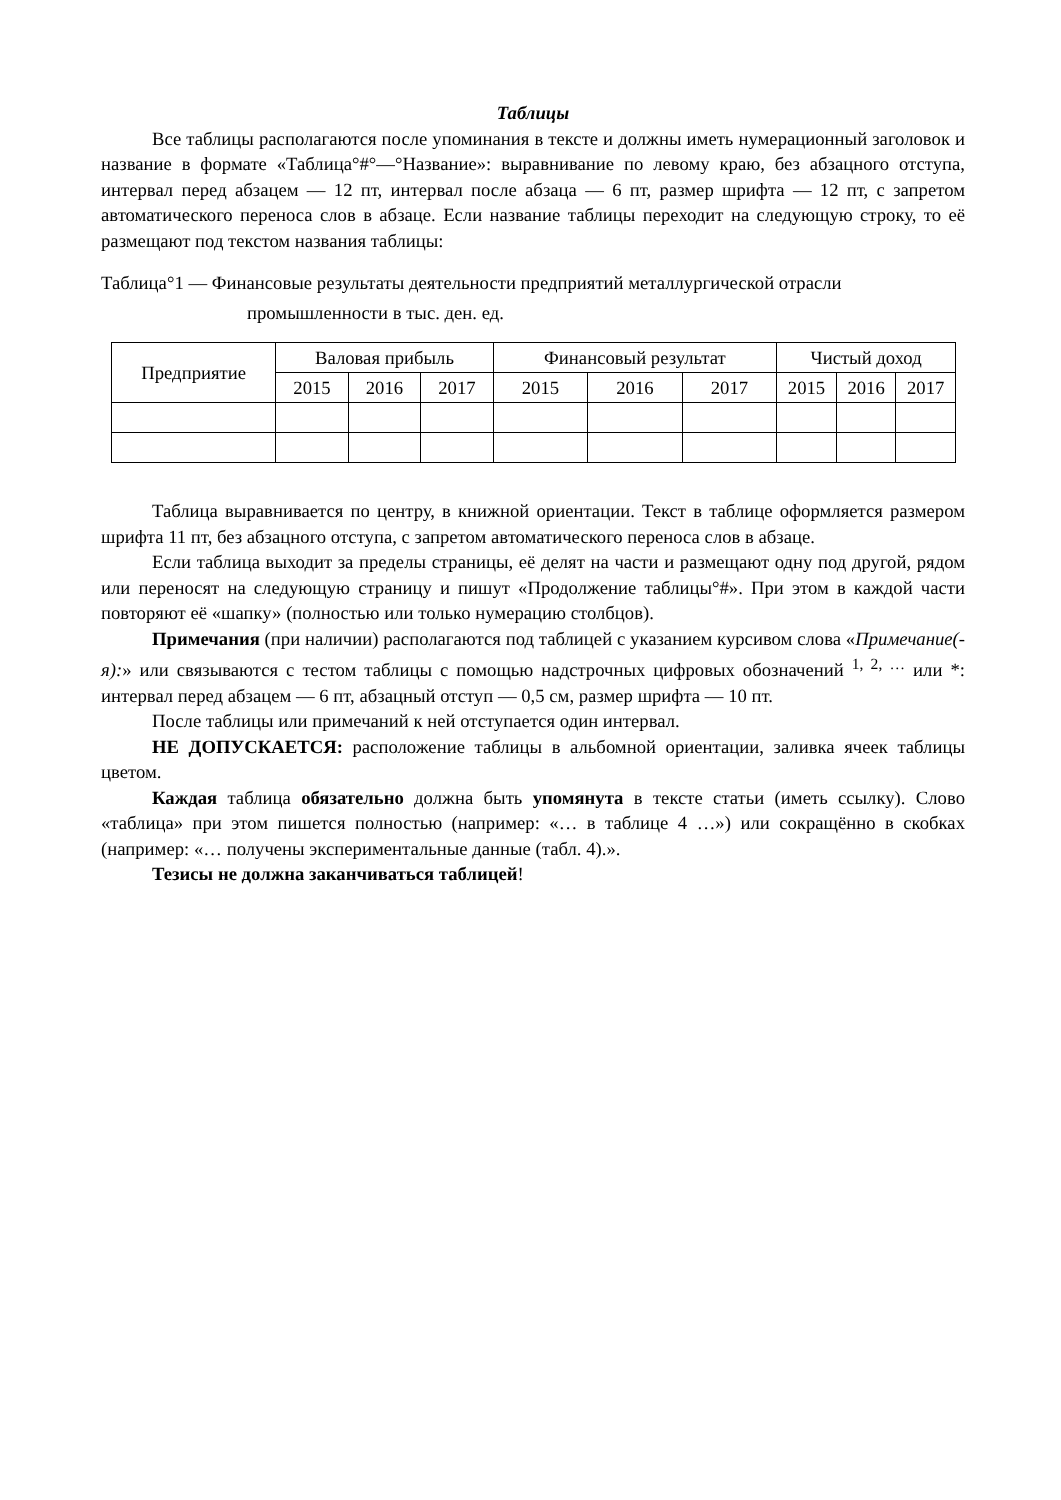Таблицы
Все таблицы располагаются после упоминания в тексте и должны иметь нумерационный заголовок и название в формате «Таблица°#°—°Название»: выравнивание по левому краю, без абзацного отступа, интервал перед абзацем — 12 пт, интервал после абзаца — 6 пт, размер шрифта — 12 пт, с запретом автоматического переноса слов в абзаце. Если название таблицы переходит на следующую строку, то её размещают под текстом названия таблицы:
Таблица°1 — Финансовые результаты деятельности предприятий металлургической отрасли
промышленности в тыс. ден. ед.
| Предприятие | Валовая прибыль | | | Финансовый результат | | | Чистый доход | | |
| --- | --- | --- | --- | --- | --- | --- | --- | --- | --- |
| | 2015 | 2016 | 2017 | 2015 | 2016 | 2017 | 2015 | 2016 | 2017 |
Таблица выравнивается по центру, в книжной ориентации. Текст в таблице оформляется размером шрифта 11 пт, без абзацного отступа, с запретом автоматического переноса слов в абзаце.
Если таблица выходит за пределы страницы, её делят на части и размещают одну под другой, рядом или переносят на следующую страницу и пишут «Продолжение таблицы°#». При этом в каждой части повторяют её «шапку» (полностью или только нумерацию столбцов).
Примечания (при наличии) располагаются под таблицей с указанием курсивом слова «Примечание(-я):» или связываются с тестом таблицы с помощью надстрочных цифровых обозначений <sup>1, 2, …</sup> или *: интервал перед абзацем — 6 пт, абзацный отступ — 0,5 см, размер шрифта — 10 пт.
После таблицы или примечаний к ней отступается один интервал.
НЕ ДОПУСКАЕТСЯ: расположение таблицы в альбомной ориентации, заливка ячеек таблицы цветом.
Каждая таблица обязательно должна быть упомянута в тексте статьи (иметь ссылку). Слово «таблица» при этом пишется полностью (например: «… в таблице 4 …») или сокращённо в скобках (например: «… получены экспериментальные данные (табл. 4).».
Тезисы не должна заканчиваться таблицей!